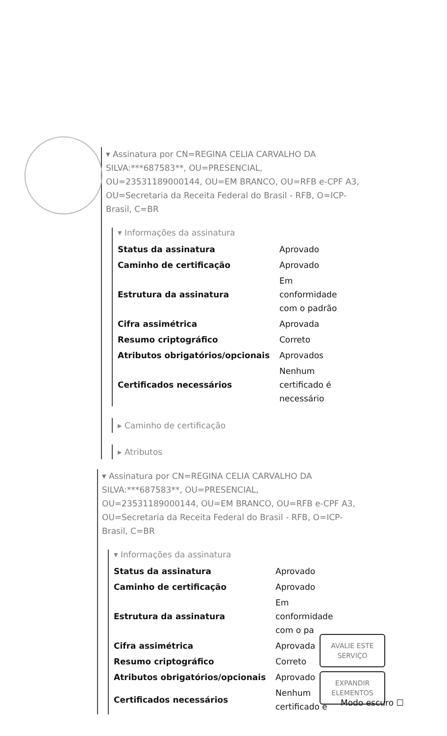▾ Assinatura por CN=REGINA CELIA CARVALHO DA SILVA:***687583**, OU=PRESENCIAL, OU=23531189000144, OU=EM BRANCO, OU=RFB e-CPF A3, OU=Secretaria da Receita Federal do Brasil - RFB, O=ICP-Brasil, C=BR
▾ Informações da assinatura
| Status da assinatura | Aprovado |
| Caminho de certificação | Aprovado |
| Estrutura da assinatura | Em conformidade com o padrão |
| Cifra assimétrica | Aprovada |
| Resumo criptográfico | Correto |
| Atributos obrigatórios/opcionais | Aprovados |
| Certificados necessários | Nenhum certificado é necessário |
▸ Caminho de certificação
▸ Atributos
▾ Assinatura por CN=REGINA CELIA CARVALHO DA SILVA:***687583**, OU=PRESENCIAL, OU=23531189000144, OU=EM BRANCO, OU=RFB e-CPF A3, OU=Secretaria da Receita Federal do Brasil - RFB, O=ICP-Brasil, C=BR
▾ Informações da assinatura
| Status da assinatura | Aprovado |
| Caminho de certificação | Aprovado |
| Estrutura da assinatura | Em conformidade com o pa |
| Cifra assimétrica | Aprovada |
| Resumo criptográfico | Correto |
| Atributos obrigatórios/opcionais | Aprovado |
| Certificados necessários | Nenhum certificado é |
AVALIE ESTE SERVIÇO
EXPANDIR ELEMENTOS
Modo escuro ☐